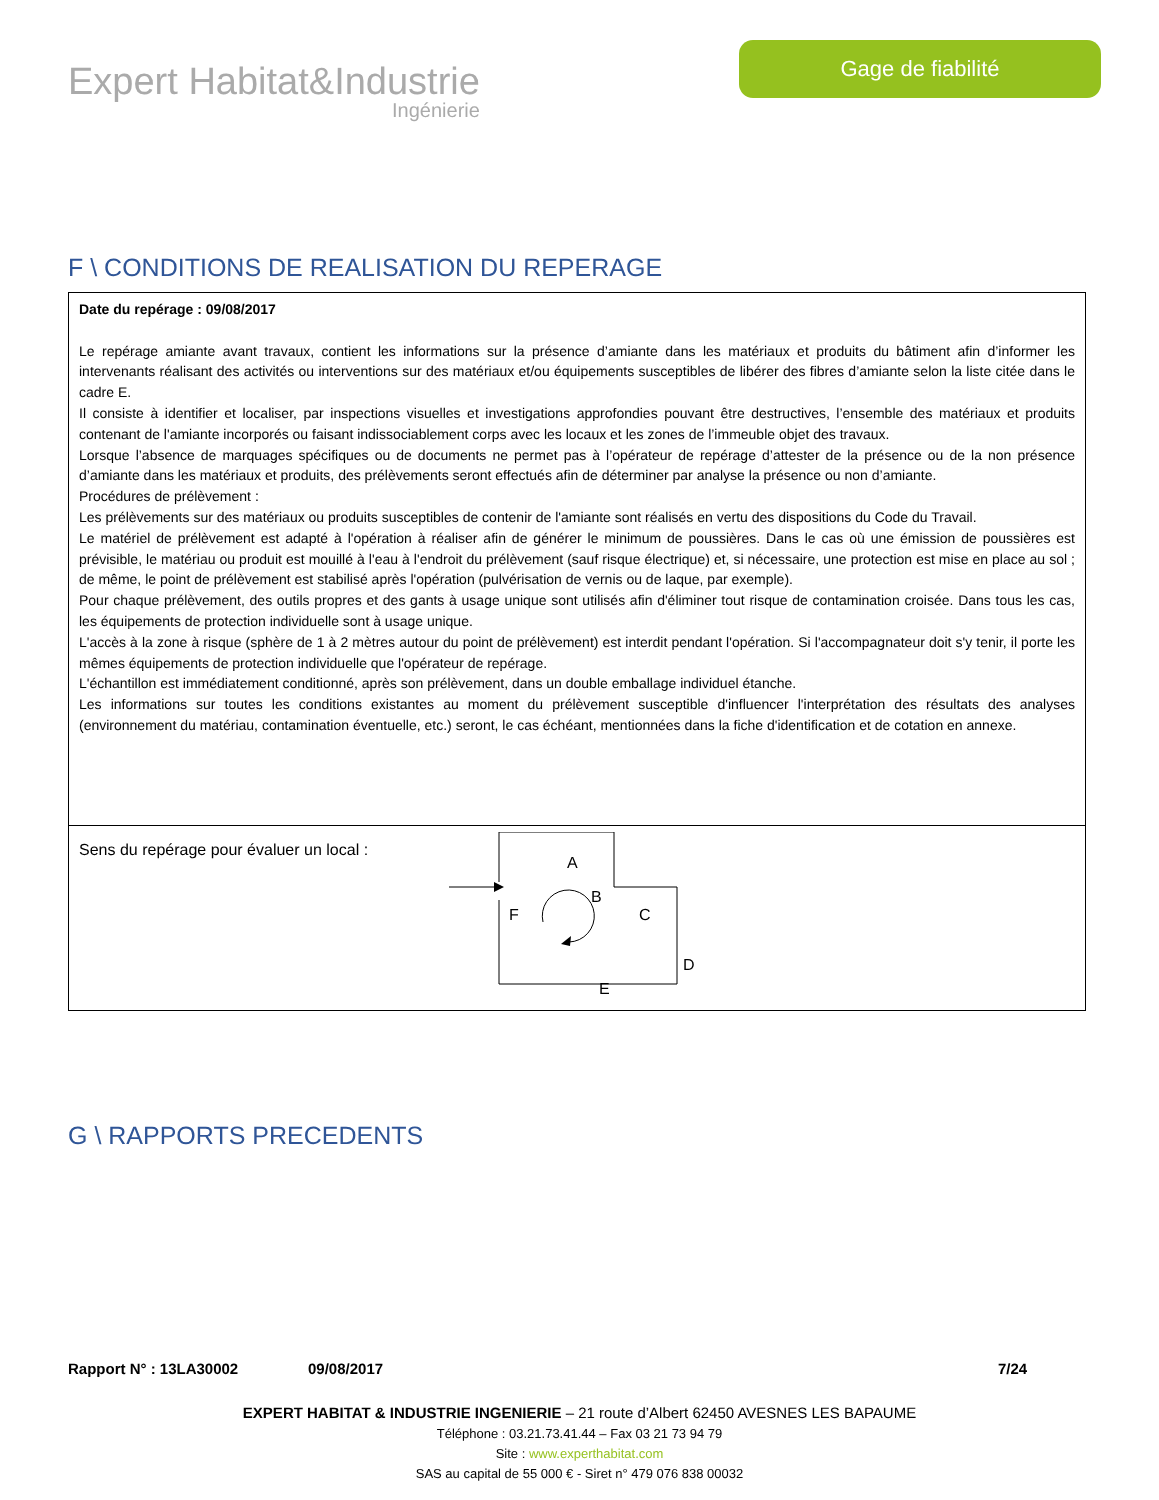Expert Habitat&Industrie
Ingénierie
Gage de fiabilité
F \ CONDITIONS DE REALISATION DU REPERAGE
| Date du repérage : 09/08/2017 Le repérage amiante avant travaux, contient les informations sur la présence d’amiante dans les matériaux et produits du bâtiment afin d’informer les intervenants réalisant des activités ou interventions sur des matériaux et/ou équipements susceptibles de libérer des fibres d’amiante selon la liste citée dans le cadre E. Il consiste à identifier et localiser, par inspections visuelles et investigations approfondies pouvant être destructives, l’ensemble des matériaux et produits contenant de l'amiante incorporés ou faisant indissociablement corps avec les locaux et les zones de l’immeuble objet des travaux. Lorsque l’absence de marquages spécifiques ou de documents ne permet pas à l’opérateur de repérage d’attester de la présence ou de la non présence d’amiante dans les matériaux et produits, des prélèvements seront effectués afin de déterminer par analyse la présence ou non d’amiante. Procédures de prélèvement : Les prélèvements sur des matériaux ou produits susceptibles de contenir de l'amiante sont réalisés en vertu des dispositions du Code du Travail. Le matériel de prélèvement est adapté à l'opération à réaliser afin de générer le minimum de poussières. Dans le cas où une émission de poussières est prévisible, le matériau ou produit est mouillé à l'eau à l'endroit du prélèvement (sauf risque électrique) et, si nécessaire, une protection est mise en place au sol ; de même, le point de prélèvement est stabilisé après l'opération (pulvérisation de vernis ou de laque, par exemple). Pour chaque prélèvement, des outils propres et des gants à usage unique sont utilisés afin d'éliminer tout risque de contamination croisée. Dans tous les cas, les équipements de protection individuelle sont à usage unique. L'accès à la zone à risque (sphère de 1 à 2 mètres autour du point de prélèvement) est interdit pendant l'opération. Si l'accompagnateur doit s'y tenir, il porte les mêmes équipements de protection individuelle que l'opérateur de repérage. L'échantillon est immédiatement conditionné, après son prélèvement, dans un double emballage individuel étanche. Les informations sur toutes les conditions existantes au moment du prélèvement susceptible d'influencer l'interprétation des résultats des analyses (environnement du matériau, contamination éventuelle, etc.) seront, le cas échéant, mentionnées dans la fiche d'identification et de cotation en annexe. |
| Sens du repérage pour évaluer un local : A B C D E F |
G \ RAPPORTS PRECEDENTS
Rapport N° : 13LA30002 09/08/2017 7/24
EXPERT HABITAT & INDUSTRIE INGENIERIE – 21 route d’Albert 62450 AVESNES LES BAPAUME
Téléphone : 03.21.73.41.44 – Fax 03 21 73 94 79
Site : www.experthabitat.com
SAS au capital de 55 000 € - Siret n° 479 076 838 00032